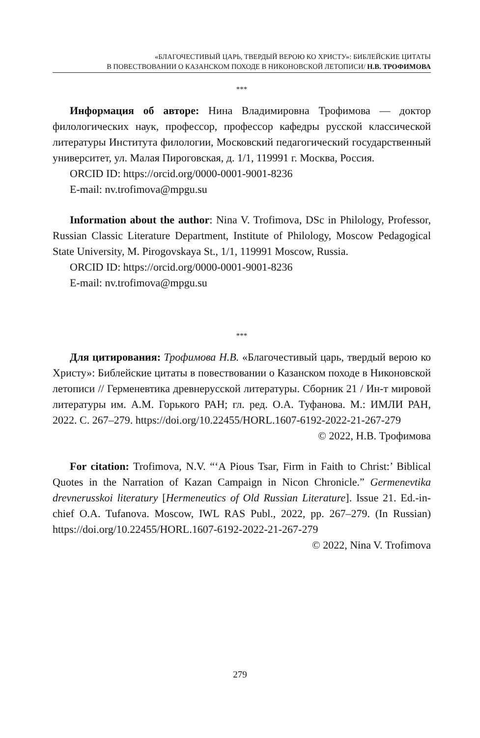«БЛАГОЧЕСТИВЫЙ ЦАРЬ, ТВЕРДЫЙ ВЕРОЮ КО ХРИСТУ»: БИБЛЕЙСКИЕ ЦИТАТЫ
В ПОВЕСТВОВАНИИ О КАЗАНСКОМ ПОХОДЕ В НИКОНОВСКОЙ ЛЕТОПИСИ/ Н.В. ТРОФИМОВА
***
Информация об авторе: Нина Владимировна Трофимова — доктор филологических наук, профессор, профессор кафедры русской классической литературы Института филологии, Московский педагогический государственный университет, ул. Малая Пироговская, д. 1/1, 119991 г. Москва, Россия.
ORCID ID: https://orcid.org/0000-0001-9001-8236
E-mail: nv.trofimova@mpgu.su
Information about the author: Nina V. Trofimova, DSc in Philology, Professor, Russian Classic Literature Department, Institute of Philology, Moscow Pedagogical State University, M. Pirogovskaya St., 1/1, 119991 Moscow, Russia.
ORCID ID: https://orcid.org/0000-0001-9001-8236
E-mail: nv.trofimova@mpgu.su
***
Для цитирования: Трофимова Н.В. «Благочестивый царь, твердый верою ко Христу»: Библейские цитаты в повествовании о Казанском походе в Никоновской летописи // Герменевтика древнерусской литературы. Сборник 21 / Ин-т мировой литературы им. А.М. Горького РАН; гл. ред. О.А. Туфанова. М.: ИМЛИ РАН, 2022. С. 267–279. https://doi.org/10.22455/HORL.1607-6192-2022-21-267-279
© 2022, Н.В. Трофимова
For citation: Trofimova, N.V. “‘A Pious Tsar, Firm in Faith to Christ:’ Biblical Quotes in the Narration of Kazan Campaign in Nicon Chronicle.” Germenevtika drevnerusskoi literatury [Hermeneutics of Old Russian Literature]. Issue 21. Ed.-in-chief O.A. Tufanova. Moscow, IWL RAS Publ., 2022, pp. 267–279. (In Russian) https://doi.org/10.22455/HORL.1607-6192-2022-21-267-279
© 2022, Nina V. Trofimova
279